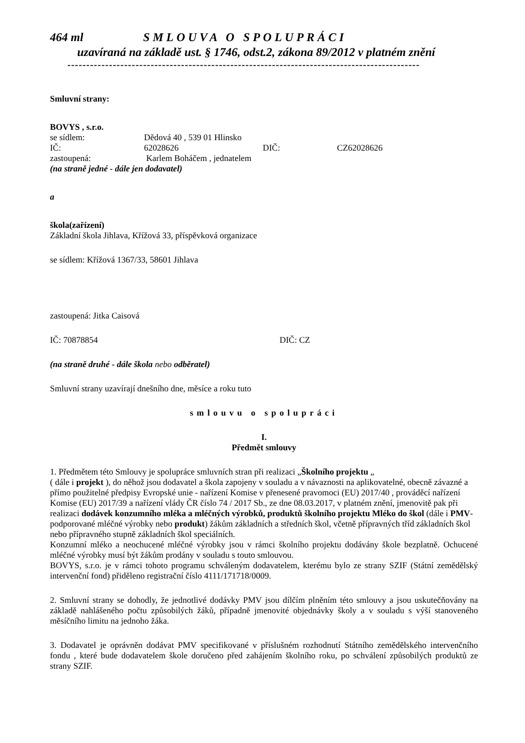464 ml SMLOUVA O SPOLUPRÁCI
uzavíraná na základě ust. § 1746, odst.2, zákona 89/2012 v platném znění
---------------------------------------------------------------------------------------------
Smluvní strany:
BOVYS , s.r.o.
se sídlem: Dědová 40 , 539 01 Hlinsko
IČ: 62028626 DIČ: CZ62028626
zastoupená: Karlem Boháčem , jednatelem
(na straně jedné - dále jen dodavatel)
a
škola(zařízení)
Základní škola Jihlava, Křížová 33, příspěvková organizace
se sídlem: Křížová 1367/33, 58601 Jihlava
zastoupená: Jitka Caisová
IČ: 70878854 DIČ: CZ
(na straně druhé - dále škola nebo odběratel)
Smluvní strany uzavírají dnešního dne, měsíce a roku tuto
smlouvu o spolupráci
I.
Předmět smlouvy
1. Předmětem této Smlouvy je spolupráce smluvních stran při realizaci „Školního projektu „
( dále i projekt ), do něhož jsou dodavatel a škola zapojeny v souladu a v návaznosti na aplikovatelné, obecně závazné a přímo použitelné předpisy Evropské unie - nařízení Komise v přenesené pravomoci (EU) 2017/40 , prováděcí nařízení Komise (EU) 2017/39 a nařízení vlády ČR číslo 74 / 2017 Sb., ze dne 08.03.2017, v platném znění, jmenovitě pak při realizaci dodávek konzumního mléka a mléčných výrobků, produktů školního projektu Mléko do škol (dále i PMV-podporované mléčné výrobky nebo produkt) žákům základních a středních škol, včetně přípravných tříd základních škol nebo přípravného stupně základních škol speciálních.
Konzumní mléko a neochucené mléčné výrobky jsou v rámci školního projektu dodávány škole bezplatně. Ochucené mléčné výrobky musí být žákům prodány v souladu s touto smlouvou.
BOVYS, s.r.o. je v rámci tohoto programu schváleným dodavatelem, kterému bylo ze strany SZIF (Státní zemědělský intervenční fond) přiděleno registrační číslo 4111/171718/0009.
2. Smluvní strany se dohodly, že jednotlivé dodávky PMV jsou dílčím plněním této smlouvy a jsou uskutečňovány na základě nahlášeného počtu způsobilých žáků, případně jmenovité objednávky školy a v souladu s výší stanoveného měsíčního limitu na jednoho žáka.
3. Dodavatel je oprávněn dodávat PMV specifikované v příslušném rozhodnutí Státního zemědělského intervenčního fondu , které bude dodavatelem škole doručeno před zahájením školního roku, po schválení způsobilých produktů ze strany SZIF.